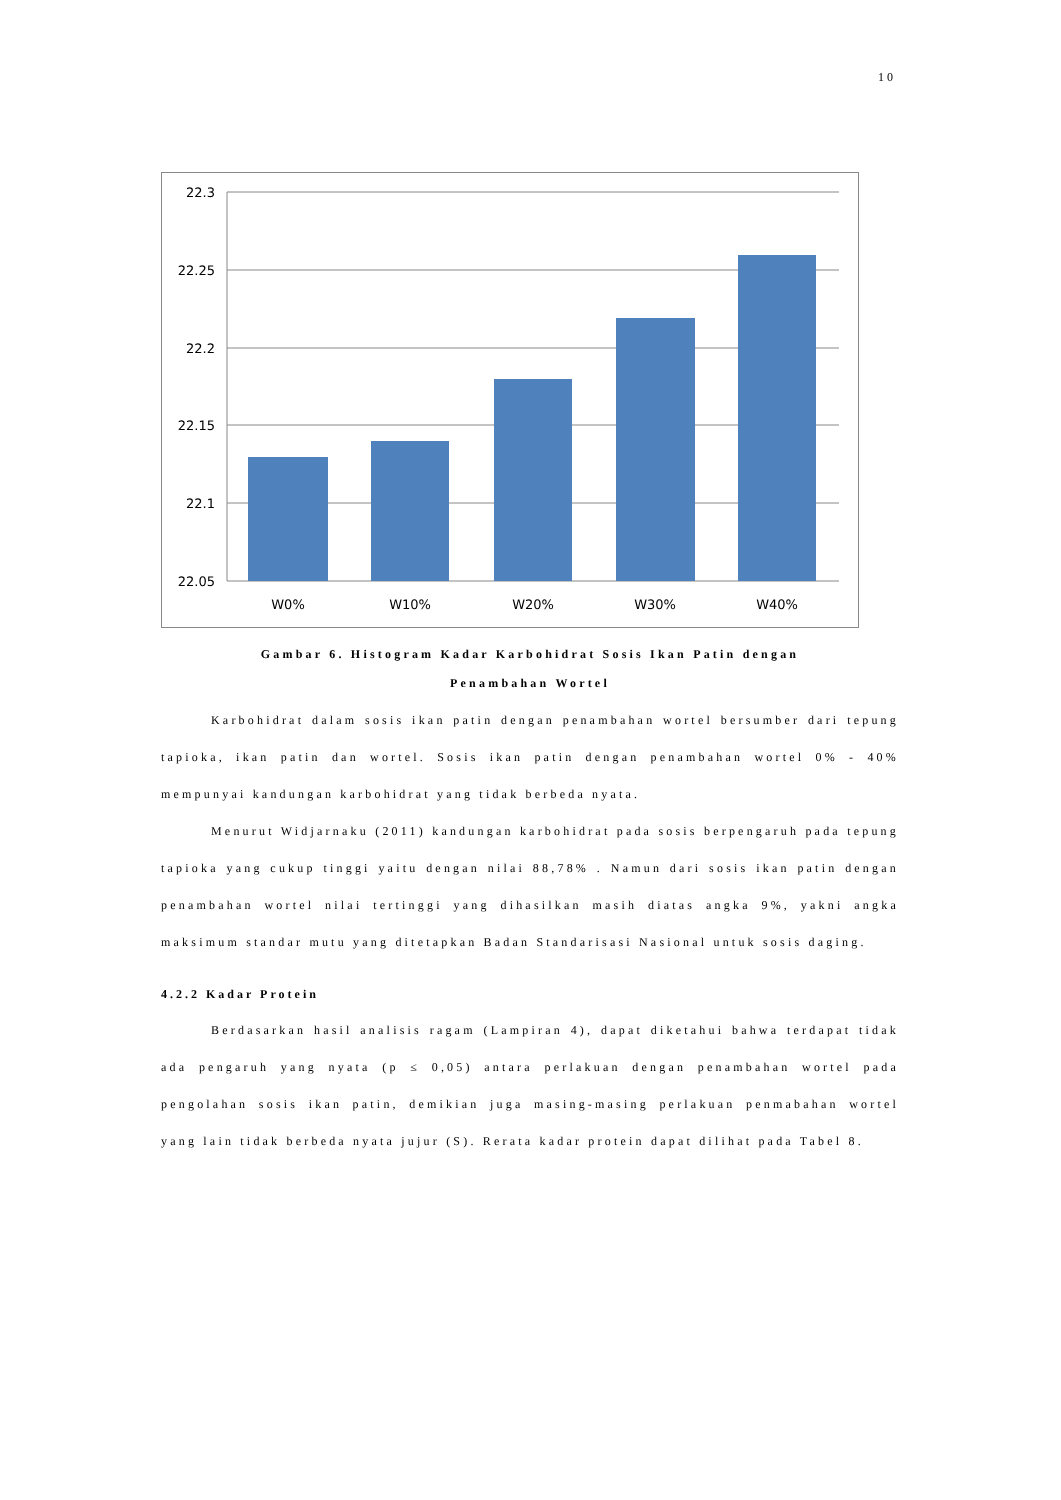10
22.3
22.25
22.2
22.15
22.1
22.05
W0%
W10%
W20%
W30%
W40%
Gambar 6. Histogram Kadar Karbohidrat Sosis Ikan Patin dengan
Penambahan Wortel
Karbohidrat dalam sosis ikan patin dengan penambahan wortel bersumber dari tepung tapioka, ikan patin dan wortel. Sosis ikan patin dengan penambahan wortel 0% - 40% mempunyai kandungan karbohidrat yang tidak berbeda nyata.
Menurut Widjarnaku (2011) kandungan karbohidrat pada sosis berpengaruh pada tepung tapioka yang cukup tinggi yaitu dengan nilai 88,78% . Namun dari sosis ikan patin dengan penambahan wortel nilai tertinggi yang dihasilkan masih diatas angka 9%, yakni angka maksimum standar mutu yang ditetapkan Badan Standarisasi Nasional untuk sosis daging.
4.2.2 Kadar Protein
Berdasarkan hasil analisis ragam (Lampiran 4), dapat diketahui bahwa terdapat tidak ada pengaruh yang nyata (p ≤ 0,05) antara perlakuan dengan penambahan wortel pada pengolahan sosis ikan patin, demikian juga masing-masing perlakuan penmabahan wortel yang lain tidak berbeda nyata jujur (S). Rerata kadar protein dapat dilihat pada Tabel 8.